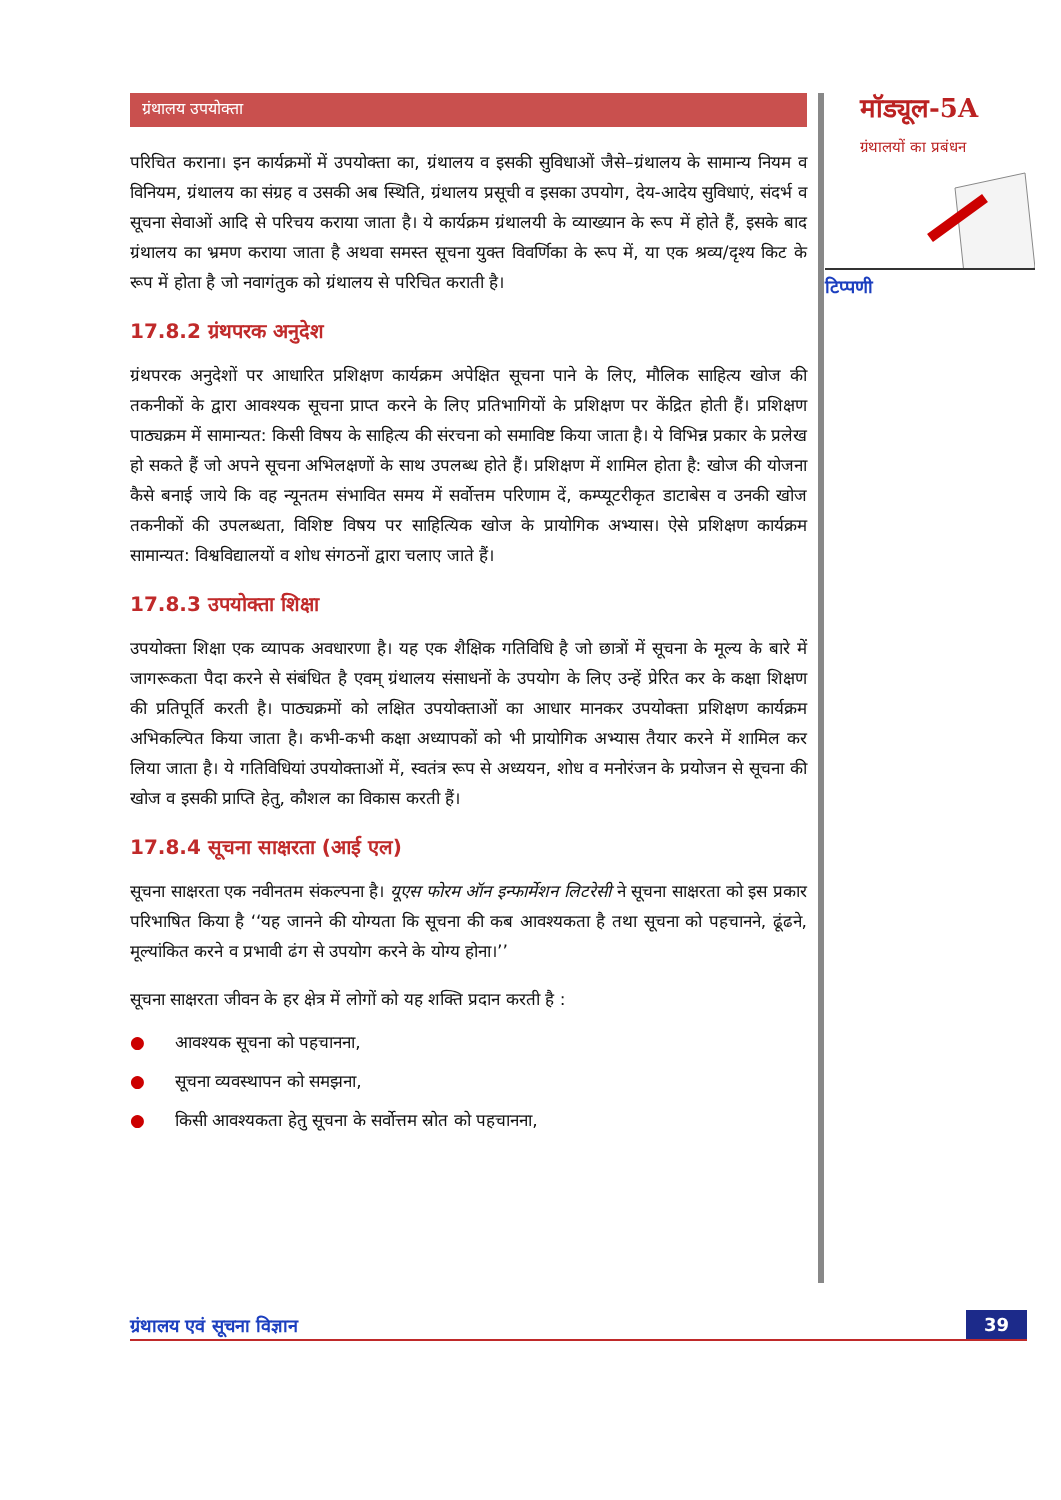ग्रंथालय उपयोक्ता
परिचित कराना। इन कार्यक्रमों में उपयोक्ता का, ग्रंथालय व इसकी सुविधाओं जैसे–ग्रंथालय के सामान्य नियम व विनियम, ग्रंथालय का संग्रह व उसकी अब स्थिति, ग्रंथालय प्रसूची व इसका उपयोग, देय-आदेय सुविधाएं, संदर्भ व सूचना सेवाओं आदि से परिचय कराया जाता है। ये कार्यक्रम ग्रंथालयी के व्याख्यान के रूप में होते हैं, इसके बाद ग्रंथालय का भ्रमण कराया जाता है अथवा समस्त सूचना युक्त विवर्णिका के रूप में, या एक श्रव्य/दृश्य किट के रूप में होता है जो नवागंतुक को ग्रंथालय से परिचित कराती है।
17.8.2 ग्रंथपरक अनुदेश
ग्रंथपरक अनुदेशों पर आधारित प्रशिक्षण कार्यक्रम अपेक्षित सूचना पाने के लिए, मौलिक साहित्य खोज की तकनीकों के द्वारा आवश्यक सूचना प्राप्त करने के लिए प्रतिभागियों के प्रशिक्षण पर केंद्रित होती हैं। प्रशिक्षण पाठ्यक्रम में सामान्यत: किसी विषय के साहित्य की संरचना को समाविष्ट किया जाता है। ये विभिन्न प्रकार के प्रलेख हो सकते हैं जो अपने सूचना अभिलक्षणों के साथ उपलब्ध होते हैं। प्रशिक्षण में शामिल होता है: खोज की योजना कैसे बनाई जाये कि वह न्यूनतम संभावित समय में सर्वोत्तम परिणाम दें, कम्प्यूटरीकृत डाटाबेस व उनकी खोज तकनीकों की उपलब्धता, विशिष्ट विषय पर साहित्यिक खोज के प्रायोगिक अभ्यास। ऐसे प्रशिक्षण कार्यक्रम सामान्यत: विश्वविद्यालयों व शोध संगठनों द्वारा चलाए जाते हैं।
17.8.3 उपयोक्ता शिक्षा
उपयोक्ता शिक्षा एक व्यापक अवधारणा है। यह एक शैक्षिक गतिविधि है जो छात्रों में सूचना के मूल्य के बारे में जागरूकता पैदा करने से संबंधित है एवम् ग्रंथालय संसाधनों के उपयोग के लिए उन्हें प्रेरित कर के कक्षा शिक्षण की प्रतिपूर्ति करती है। पाठ्यक्रमों को लक्षित उपयोक्ताओं का आधार मानकर उपयोक्ता प्रशिक्षण कार्यक्रम अभिकल्पित किया जाता है। कभी-कभी कक्षा अध्यापकों को भी प्रायोगिक अभ्यास तैयार करने में शामिल कर लिया जाता है। ये गतिविधियां उपयोक्ताओं में, स्वतंत्र रूप से अध्ययन, शोध व मनोरंजन के प्रयोजन से सूचना की खोज व इसकी प्राप्ति हेतु, कौशल का विकास करती हैं।
17.8.4 सूचना साक्षरता (आई एल)
सूचना साक्षरता एक नवीनतम संकल्पना है। यूएस फोरम ऑन इन्फार्मेशन लिटरेसी ने सूचना साक्षरता को इस प्रकार परिभाषित किया है ‘‘यह जानने की योग्यता कि सूचना की कब आवश्यकता है तथा सूचना को पहचानने, ढूंढने, मूल्यांकित करने व प्रभावी ढंग से उपयोग करने के योग्य होना।’’
सूचना साक्षरता जीवन के हर क्षेत्र में लोगों को यह शक्ति प्रदान करती है :
● आवश्यक सूचना को पहचानना,
● सूचना व्यवस्थापन को समझना,
● किसी आवश्यकता हेतु सूचना के सर्वोत्तम स्रोत को पहचानना,
मॉड्यूल-5A
ग्रंथालयों का प्रबंधन
टिप्पणी
ग्रंथालय एवं सूचना विज्ञान 39